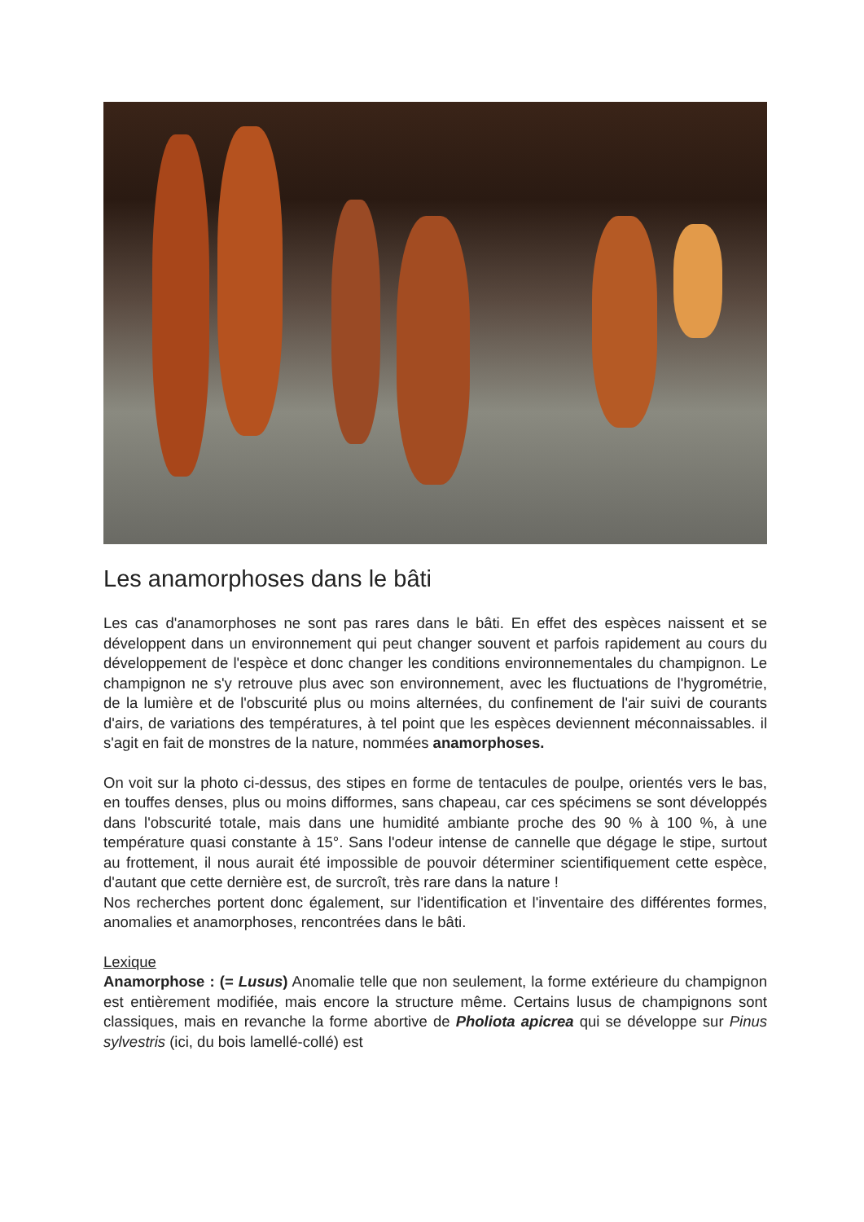Les anamorphoses dans le bâti
Les cas d'anamorphoses ne sont pas rares dans le bâti. En effet des espèces naissent et se développent dans un environnement qui peut changer souvent et parfois rapidement au cours du développement de l'espèce et donc changer les conditions environnementales du champignon. Le champignon ne s'y retrouve plus avec son environnement, avec les fluctuations de l'hygrométrie, de la lumière et de l'obscurité plus ou moins alternées, du confinement de l'air suivi de courants d'airs, de variations des températures, à tel point que les espèces deviennent méconnaissables. il s'agit en fait de monstres de la nature, nommées anamorphoses.
On voit sur la photo ci-dessus, des stipes en forme de tentacules de poulpe, orientés vers le bas, en touffes denses, plus ou moins difformes, sans chapeau, car ces spécimens se sont développés dans l'obscurité totale, mais dans une humidité ambiante proche des 90 % à 100 %, à une température quasi constante à 15°. Sans l'odeur intense de cannelle que dégage le stipe, surtout au frottement, il nous aurait été impossible de pouvoir déterminer scientifiquement cette espèce, d'autant que cette dernière est, de surcroît, très rare dans la nature !
Nos recherches portent donc également, sur l'identification et l'inventaire des différentes formes, anomalies et anamorphoses, rencontrées dans le bâti.
Lexique
Anamorphose : (= Lusus) Anomalie telle que non seulement, la forme extérieure du champignon est entièrement modifiée, mais encore la structure même. Certains lusus de champignons sont classiques, mais en revanche la forme abortive de Pholiota apicrea qui se développe sur Pinus sylvestris (ici, du bois lamellé-collé) est